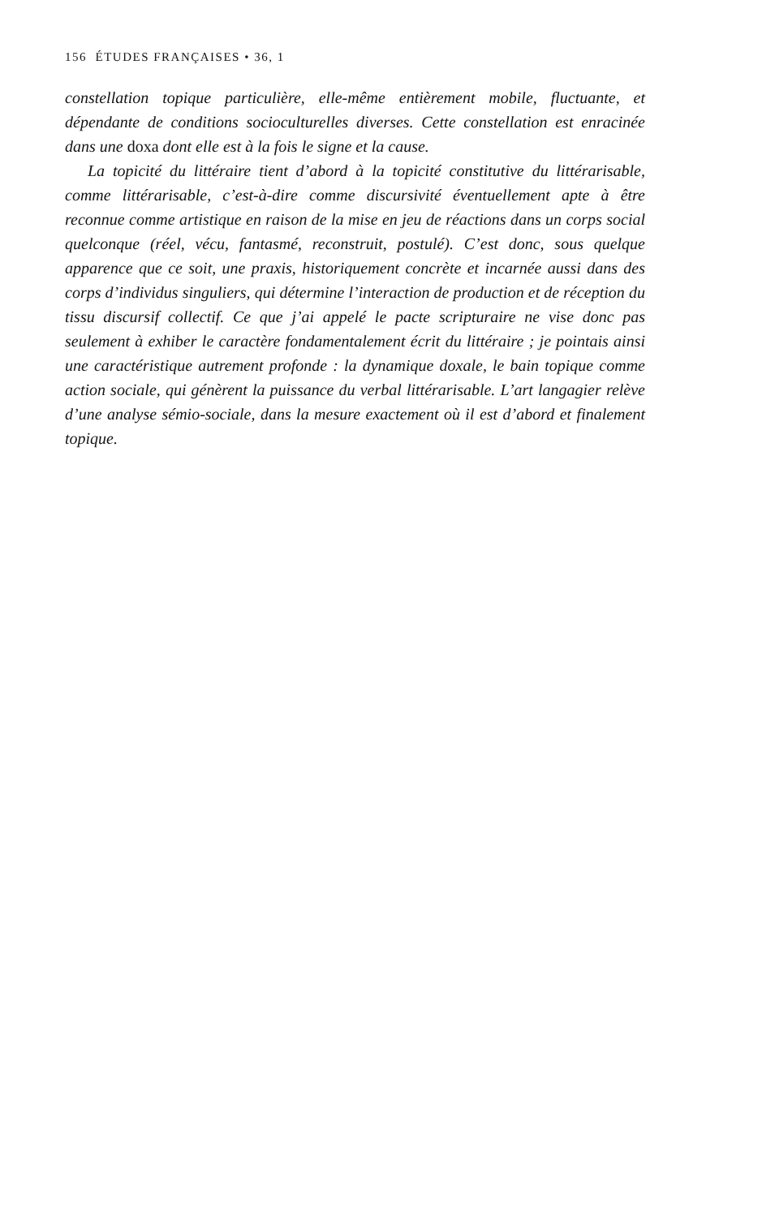156 ÉTUDES FRANÇAISES • 36, 1
constellation topique particulière, elle-même entièrement mobile, fluctuante, et dépendante de conditions socioculturelles diverses. Cette constellation est enracinée dans une doxa dont elle est à la fois le signe et la cause.
La topicité du littéraire tient d’abord à la topicité constitutive du littérarisable, comme littérarisable, c’est-à-dire comme discursivité éventuellement apte à être reconnue comme artistique en raison de la mise en jeu de réactions dans un corps social quelconque (réel, vécu, fantasmé, reconstruit, postulé). C’est donc, sous quelque apparence que ce soit, une praxis, historiquement concrète et incarnée aussi dans des corps d’individus singuliers, qui détermine l’interaction de production et de réception du tissu discursif collectif. Ce que j’ai appelé le pacte scripturaire ne vise donc pas seulement à exhiber le caractère fondamentalement écrit du littéraire ; je pointais ainsi une caractéristique autrement profonde : la dynamique doxale, le bain topique comme action sociale, qui génèrent la puissance du verbal littérarisable. L’art langagier relève d’une analyse sémio-sociale, dans la mesure exactement où il est d’abord et finalement topique.